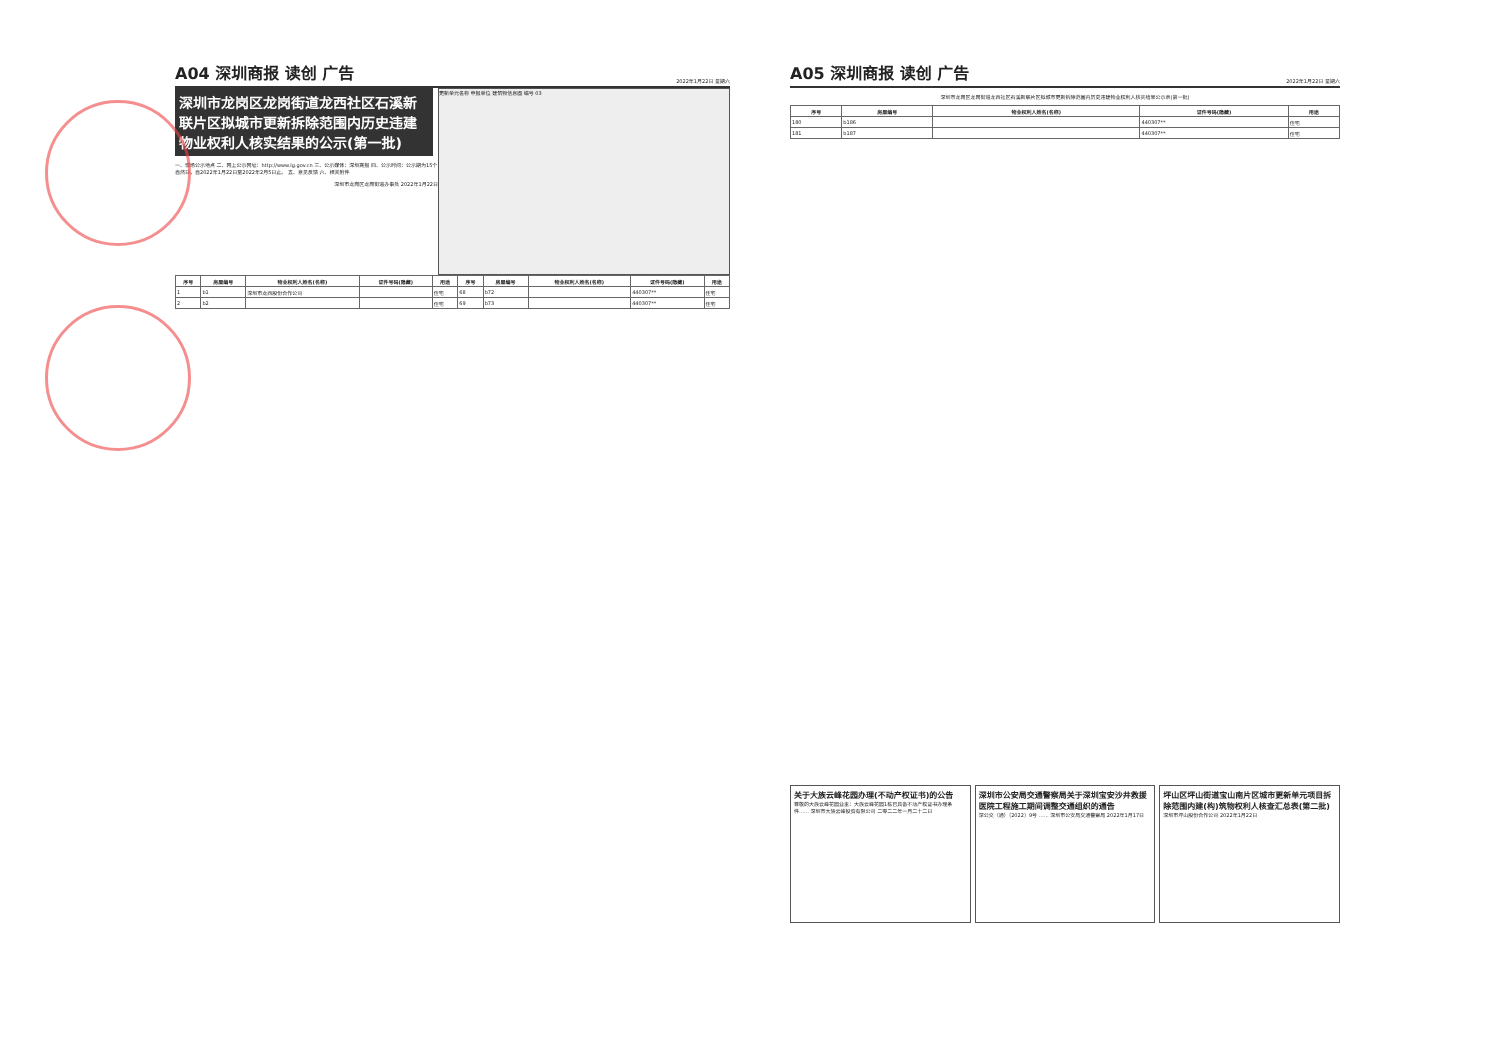A04 深圳商报 读创 广告 2022年1月22日 星期六
更新单元名称 申报单位 建筑物信息图 编号 03
深圳市龙岗区龙岗街道龙西社区石溪新联片区拟城市更新拆除范围内历史违建物业权利人核实结果的公示(第一批)
一、现场公示地点 二、网上公示网址：http://www.lg.gov.cn 三、公示媒体：深圳商报 四、公示时间：公示期为15个自然日，自2022年1月22日至2022年2月5日止。 五、意见反馈 六、相关附件
深圳市龙岗区龙岗街道办事处 2022年1月22日
| 序号 | 房屋编号 | 物业权利人姓名(名称) | 证件号码(隐藏) | 用途 | 序号 | 房屋编号 | 物业权利人姓名(名称) | 证件号码(隐藏) | 用途 |
| --- | --- | --- | --- | --- | --- | --- | --- | --- | --- |
| 1 | b1 | 深圳市龙西股份合作公司 | | 住宅 | 68 | b72 | | 440307** | 住宅 |
| 2 | b2 | | | 住宅 | 69 | b73 | | 440307** | 住宅 |
A05 深圳商报 读创 广告 2022年1月22日 星期六
深圳市龙岗区龙岗街道龙西社区石溪新联片区拟城市更新拆除范围内历史违建物业权利人核实结果公示表(第一批)
| 序号 | 房屋编号 | 物业权利人姓名(名称) | 证件号码(隐藏) | 用途 |
| --- | --- | --- | --- | --- |
| 180 | b186 | | 440307** | 住宅 |
| 181 | b187 | | 440307** | 住宅 |
关于大族云峰花园办理(不动产权证书)的公告
尊敬的大族云峰花园业主：大族云峰花园1栋已具备不动产权证书办理条件…… 深圳市大族云峰投资有限公司 二零二二年一月二十二日
深圳市公安局交通警察局关于深圳宝安沙井救援医院工程施工期间调整交通组织的通告
深公交（通）〔2022〕9号 …… 深圳市公安局交通警察局 2022年1月17日
坪山区坪山街道宝山南片区城市更新单元项目拆除范围内建(构)筑物权利人核查汇总表(第二批)
深圳市坪山股份合作公司 2022年1月22日